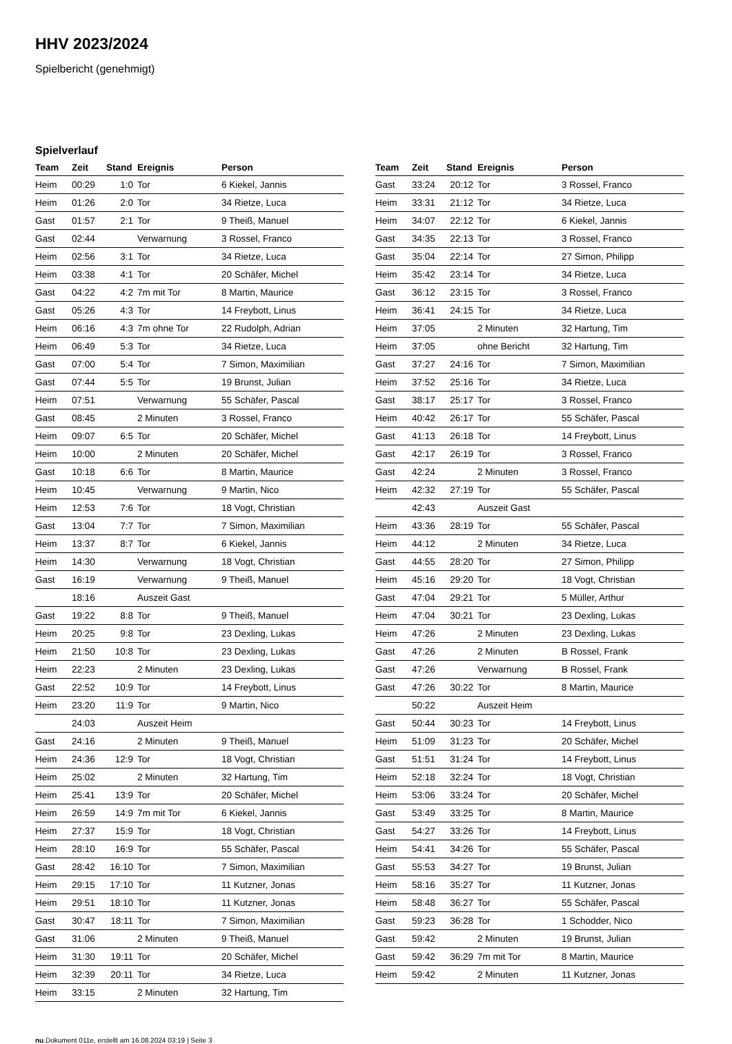HHV 2023/2024
Spielbericht (genehmigt)
Spielverlauf
| Team | Zeit | Stand | Ereignis | Person |
| --- | --- | --- | --- | --- |
| Heim | 00:29 | 1:0 | Tor | 6 Kiekel, Jannis |
| Heim | 01:26 | 2:0 | Tor | 34 Rietze, Luca |
| Gast | 01:57 | 2:1 | Tor | 9 Theiß, Manuel |
| Gast | 02:44 | | Verwarnung | 3 Rossel, Franco |
| Heim | 02:56 | 3:1 | Tor | 34 Rietze, Luca |
| Heim | 03:38 | 4:1 | Tor | 20 Schäfer, Michel |
| Gast | 04:22 | 4:2 | 7m mit Tor | 8 Martin, Maurice |
| Gast | 05:26 | 4:3 | Tor | 14 Freybott, Linus |
| Heim | 06:16 | 4:3 | 7m ohne Tor | 22 Rudolph, Adrian |
| Heim | 06:49 | 5:3 | Tor | 34 Rietze, Luca |
| Gast | 07:00 | 5:4 | Tor | 7 Simon, Maximilian |
| Gast | 07:44 | 5:5 | Tor | 19 Brunst, Julian |
| Heim | 07:51 | | Verwarnung | 55 Schäfer, Pascal |
| Gast | 08:45 | | 2 Minuten | 3 Rossel, Franco |
| Heim | 09:07 | 6:5 | Tor | 20 Schäfer, Michel |
| Heim | 10:00 | | 2 Minuten | 20 Schäfer, Michel |
| Gast | 10:18 | 6:6 | Tor | 8 Martin, Maurice |
| Heim | 10:45 | | Verwarnung | 9 Martin, Nico |
| Heim | 12:53 | 7:6 | Tor | 18 Vogt, Christian |
| Gast | 13:04 | 7:7 | Tor | 7 Simon, Maximilian |
| Heim | 13:37 | 8:7 | Tor | 6 Kiekel, Jannis |
| Heim | 14:30 | | Verwarnung | 18 Vogt, Christian |
| Gast | 16:19 | | Verwarnung | 9 Theiß, Manuel |
| | 18:16 | | Auszeit Gast | |
| Gast | 19:22 | 8:8 | Tor | 9 Theiß, Manuel |
| Heim | 20:25 | 9:8 | Tor | 23 Dexling, Lukas |
| Heim | 21:50 | 10:8 | Tor | 23 Dexling, Lukas |
| Heim | 22:23 | | 2 Minuten | 23 Dexling, Lukas |
| Gast | 22:52 | 10:9 | Tor | 14 Freybott, Linus |
| Heim | 23:20 | 11:9 | Tor | 9 Martin, Nico |
| | 24:03 | | Auszeit Heim | |
| Gast | 24:16 | | 2 Minuten | 9 Theiß, Manuel |
| Heim | 24:36 | 12:9 | Tor | 18 Vogt, Christian |
| Heim | 25:02 | | 2 Minuten | 32 Hartung, Tim |
| Heim | 25:41 | 13:9 | Tor | 20 Schäfer, Michel |
| Heim | 26:59 | 14:9 | 7m mit Tor | 6 Kiekel, Jannis |
| Heim | 27:37 | 15:9 | Tor | 18 Vogt, Christian |
| Heim | 28:10 | 16:9 | Tor | 55 Schäfer, Pascal |
| Gast | 28:42 | 16:10 | Tor | 7 Simon, Maximilian |
| Heim | 29:15 | 17:10 | Tor | 11 Kutzner, Jonas |
| Heim | 29:51 | 18:10 | Tor | 11 Kutzner, Jonas |
| Gast | 30:47 | 18:11 | Tor | 7 Simon, Maximilian |
| Gast | 31:06 | | 2 Minuten | 9 Theiß, Manuel |
| Heim | 31:30 | 19:11 | Tor | 20 Schäfer, Michel |
| Heim | 32:39 | 20:11 | Tor | 34 Rietze, Luca |
| Heim | 33:15 | | 2 Minuten | 32 Hartung, Tim |
| Team | Zeit | Stand | Ereignis | Person |
| --- | --- | --- | --- | --- |
| Gast | 33:24 | 20:12 | Tor | 3 Rossel, Franco |
| Heim | 33:31 | 21:12 | Tor | 34 Rietze, Luca |
| Heim | 34:07 | 22:12 | Tor | 6 Kiekel, Jannis |
| Gast | 34:35 | 22:13 | Tor | 3 Rossel, Franco |
| Gast | 35:04 | 22:14 | Tor | 27 Simon, Philipp |
| Heim | 35:42 | 23:14 | Tor | 34 Rietze, Luca |
| Gast | 36:12 | 23:15 | Tor | 3 Rossel, Franco |
| Heim | 36:41 | 24:15 | Tor | 34 Rietze, Luca |
| Heim | 37:05 | | 2 Minuten | 32 Hartung, Tim |
| Heim | 37:05 | | ohne Bericht | 32 Hartung, Tim |
| Gast | 37:27 | 24:16 | Tor | 7 Simon, Maximilian |
| Heim | 37:52 | 25:16 | Tor | 34 Rietze, Luca |
| Gast | 38:17 | 25:17 | Tor | 3 Rossel, Franco |
| Heim | 40:42 | 26:17 | Tor | 55 Schäfer, Pascal |
| Gast | 41:13 | 26:18 | Tor | 14 Freybott, Linus |
| Gast | 42:17 | 26:19 | Tor | 3 Rossel, Franco |
| Gast | 42:24 | | 2 Minuten | 3 Rossel, Franco |
| Heim | 42:32 | 27:19 | Tor | 55 Schäfer, Pascal |
| | 42:43 | | Auszeit Gast | |
| Heim | 43:36 | 28:19 | Tor | 55 Schäfer, Pascal |
| Heim | 44:12 | | 2 Minuten | 34 Rietze, Luca |
| Gast | 44:55 | 28:20 | Tor | 27 Simon, Philipp |
| Heim | 45:16 | 29:20 | Tor | 18 Vogt, Christian |
| Gast | 47:04 | 29:21 | Tor | 5 Müller, Arthur |
| Heim | 47:04 | 30:21 | Tor | 23 Dexling, Lukas |
| Heim | 47:26 | | 2 Minuten | 23 Dexling, Lukas |
| Gast | 47:26 | | 2 Minuten | B Rossel, Frank |
| Gast | 47:26 | | Verwarnung | B Rossel, Frank |
| Gast | 47:26 | 30:22 | Tor | 8 Martin, Maurice |
| | 50:22 | | Auszeit Heim | |
| Gast | 50:44 | 30:23 | Tor | 14 Freybott, Linus |
| Heim | 51:09 | 31:23 | Tor | 20 Schäfer, Michel |
| Gast | 51:51 | 31:24 | Tor | 14 Freybott, Linus |
| Heim | 52:18 | 32:24 | Tor | 18 Vogt, Christian |
| Heim | 53:06 | 33:24 | Tor | 20 Schäfer, Michel |
| Gast | 53:49 | 33:25 | Tor | 8 Martin, Maurice |
| Gast | 54:27 | 33:26 | Tor | 14 Freybott, Linus |
| Heim | 54:41 | 34:26 | Tor | 55 Schäfer, Pascal |
| Gast | 55:53 | 34:27 | Tor | 19 Brunst, Julian |
| Heim | 58:16 | 35:27 | Tor | 11 Kutzner, Jonas |
| Heim | 58:48 | 36:27 | Tor | 55 Schäfer, Pascal |
| Gast | 59:23 | 36:28 | Tor | 1 Schodder, Nico |
| Gast | 59:42 | | 2 Minuten | 19 Brunst, Julian |
| Gast | 59:42 | 36:29 | 7m mit Tor | 8 Martin, Maurice |
| Heim | 59:42 | | 2 Minuten | 11 Kutzner, Jonas |
nu.Dokument 011e, erstellt am 16.08.2024 03:19 | Seite 3